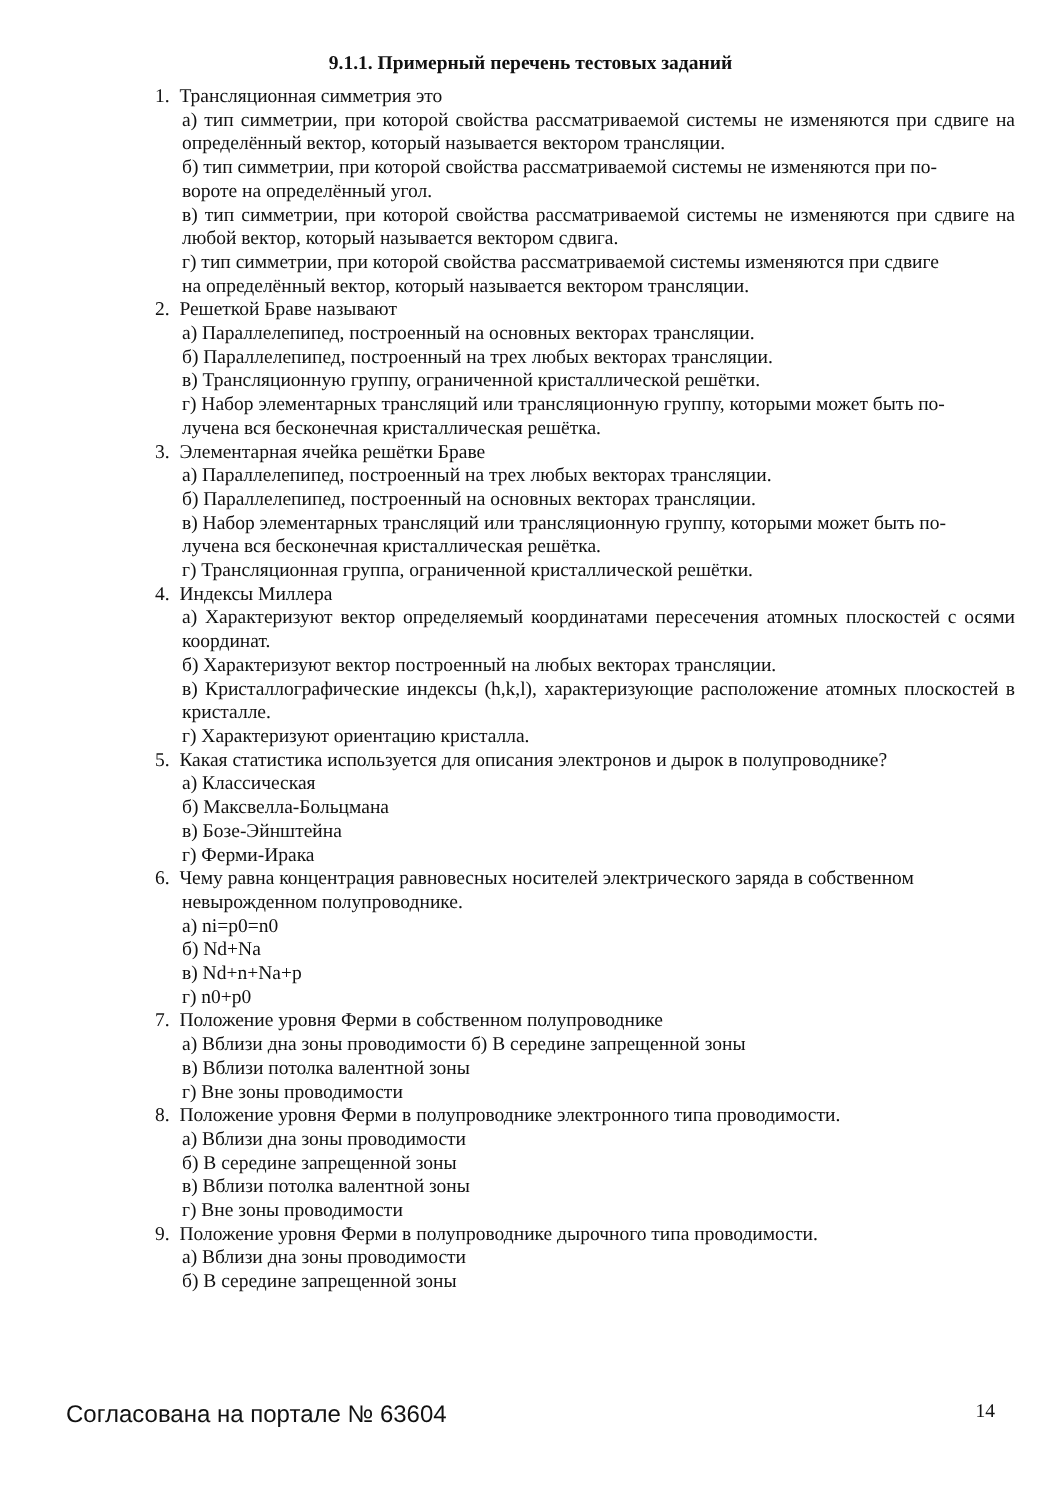9.1.1. Примерный перечень тестовых заданий
1. Трансляционная симметрия это
а) тип симметрии, при которой свойства рассматриваемой системы не изменяются при сдвиге на определённый вектор, который называется вектором трансляции.
б) тип симметрии, при которой свойства рассматриваемой системы не изменяются при по-
вороте на определённый угол.
в) тип симметрии, при которой свойства рассматриваемой системы не изменяются при сдвиге на любой вектор, который называется вектором сдвига.
г) тип симметрии, при которой свойства рассматриваемой системы изменяются при сдвиге
на определённый вектор, который называется вектором трансляции.
2. Решеткой Браве называют
а) Параллелепипед, построенный на основных векторах трансляции.
б) Параллелепипед, построенный на трех любых векторах трансляции.
в) Трансляционную группу, ограниченной кристаллической решётки.
г) Набор элементарных трансляций или трансляционную группу, которыми может быть по-
лучена вся бесконечная кристаллическая решётка.
3. Элементарная ячейка решётки Браве
а) Параллелепипед, построенный на трех любых векторах трансляции.
б) Параллелепипед, построенный на основных векторах трансляции.
в) Набор элементарных трансляций или трансляционную группу, которыми может быть по-
лучена вся бесконечная кристаллическая решётка.
г) Трансляционная группа, ограниченной кристаллической решётки.
4. Индексы Миллера
а) Характеризуют вектор определяемый координатами пересечения атомных плоскостей с осями координат.
б) Характеризуют вектор построенный на любых векторах трансляции.
в) Кристаллографические индексы (h,k,l), характеризующие расположение атомных плоскостей в кристалле.
г) Характеризуют ориентацию кристалла.
5. Какая статистика используется для описания электронов и дырок в полупроводнике?
а) Классическая
б) Максвелла-Больцмана
в) Бозе-Эйнштейна
г) Ферми-Ирака
6. Чему равна концентрация равновесных носителей электрического заряда в собственном
невырожденном полупроводнике.
а) ni=p0=n0
б) Nd+Na
в) Nd+n+Na+p
г) n0+p0
7. Положение уровня Ферми в собственном полупроводнике
а) Вблизи дна зоны проводимости б) В середине запрещенной зоны
в) Вблизи потолка валентной зоны
г) Вне зоны проводимости
8. Положение уровня Ферми в полупроводнике электронного типа проводимости.
а) Вблизи дна зоны проводимости
б) В середине запрещенной зоны
в) Вблизи потолка валентной зоны
г) Вне зоны проводимости
9. Положение уровня Ферми в полупроводнике дырочного типа проводимости.
а) Вблизи дна зоны проводимости
б) В середине запрещенной зоны
Согласована на портале № 63604 14